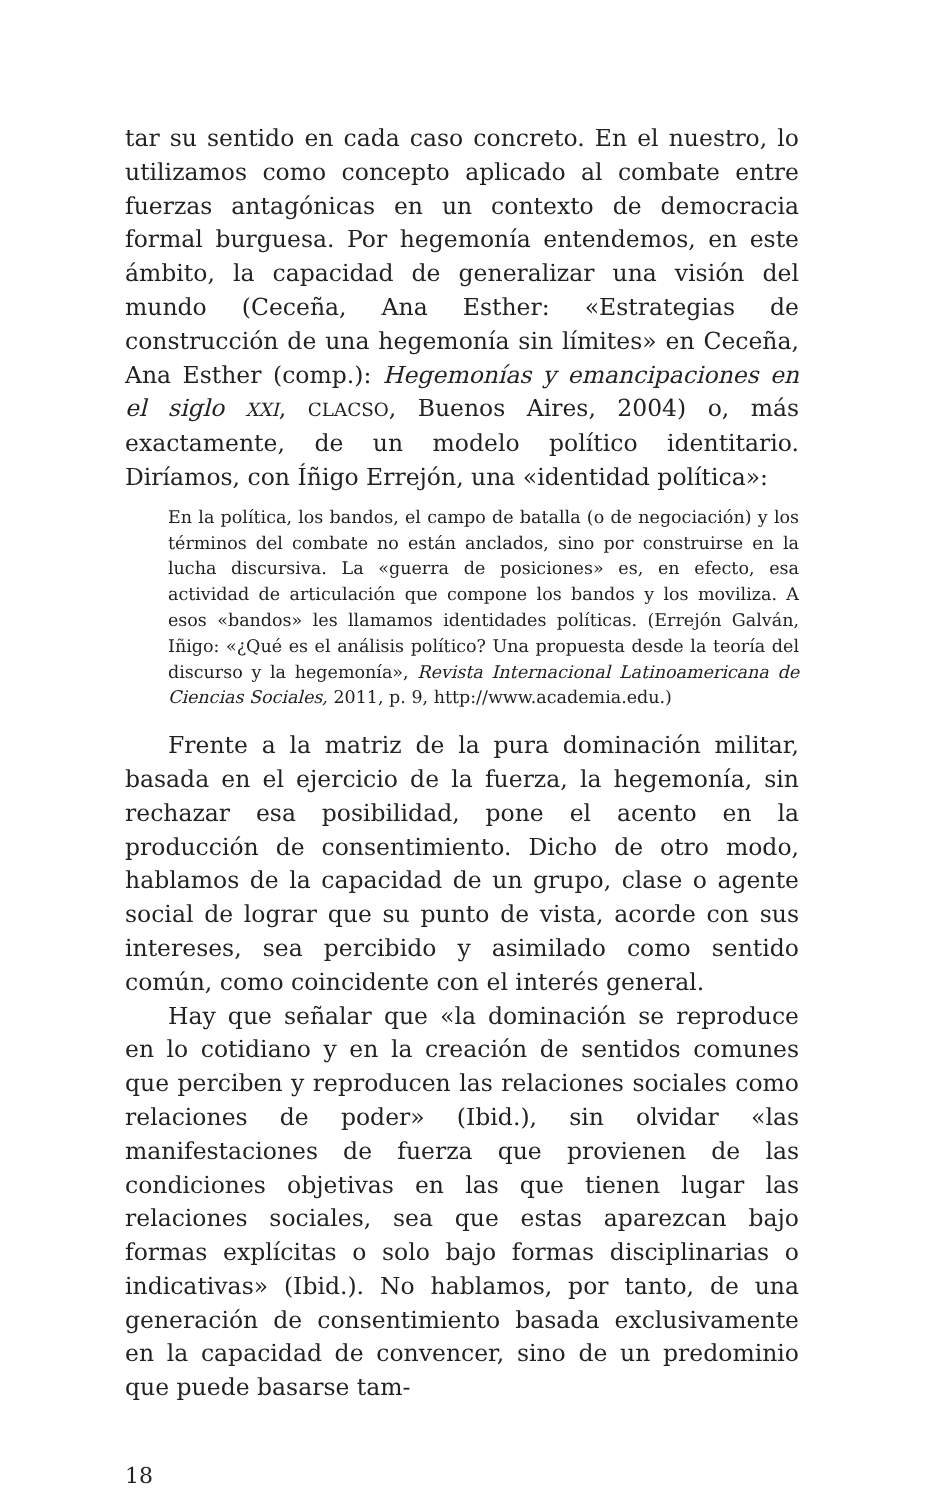tar su sentido en cada caso concreto. En el nuestro, lo utilizamos como concepto aplicado al combate entre fuerzas antagónicas en un contexto de democracia formal burguesa. Por hegemonía entendemos, en este ámbito, la capacidad de generalizar una visión del mundo (Ceceña, Ana Esther: «Estrategias de construcción de una hegemonía sin límites» en Ceceña, Ana Esther (comp.): Hegemonías y emancipaciones en el siglo XXI, CLACSO, Buenos Aires, 2004) o, más exactamente, de un modelo político identitario. Diríamos, con Íñigo Errejón, una «identidad política»:
En la política, los bandos, el campo de batalla (o de negociación) y los términos del combate no están anclados, sino por construirse en la lucha discursiva. La «guerra de posiciones» es, en efecto, esa actividad de articulación que compone los bandos y los moviliza. A esos «bandos» les llamamos identidades políticas. (Errejón Galván, Iñigo: «¿Qué es el análisis político? Una propuesta desde la teoría del discurso y la hegemonía», Revista Internacional Latinoamericana de Ciencias Sociales, 2011, p. 9, http://www.academia.edu.)
Frente a la matriz de la pura dominación militar, basada en el ejercicio de la fuerza, la hegemonía, sin rechazar esa posibilidad, pone el acento en la producción de consentimiento. Dicho de otro modo, hablamos de la capacidad de un grupo, clase o agente social de lograr que su punto de vista, acorde con sus intereses, sea percibido y asimilado como sentido común, como coincidente con el interés general.
Hay que señalar que «la dominación se reproduce en lo cotidiano y en la creación de sentidos comunes que perciben y reproducen las relaciones sociales como relaciones de poder» (Ibid.), sin olvidar «las manifestaciones de fuerza que provienen de las condiciones objetivas en las que tienen lugar las relaciones sociales, sea que estas aparezcan bajo formas explícitas o solo bajo formas disciplinarias o indicativas» (Ibid.). No hablamos, por tanto, de una generación de consentimiento basada exclusivamente en la capacidad de convencer, sino de un predominio que puede basarse tam-
18